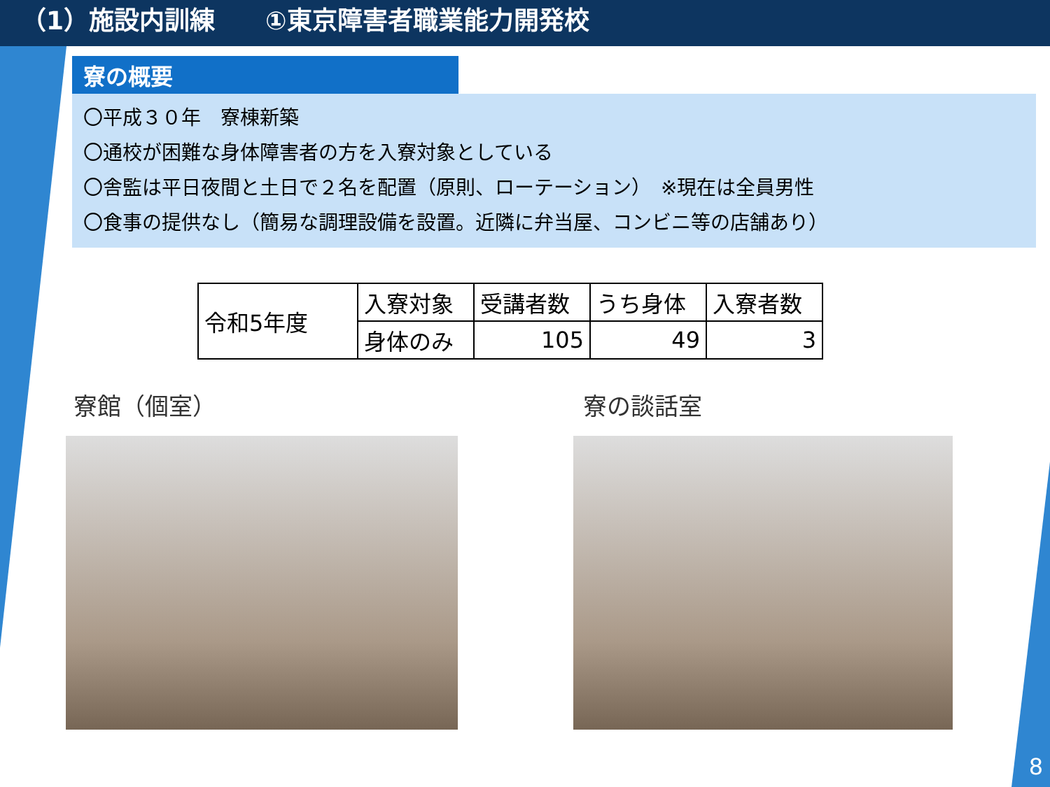（1）施設内訓練　　①東京障害者職業能力開発校
寮の概要
〇平成３０年　寮棟新築
〇通校が困難な身体障害者の方を入寮対象としている
〇舎監は平日夜間と土日で２名を配置（原則、ローテーション）　※現在は全員男性
〇食事の提供なし（簡易な調理設備を設置。近隣に弁当屋、コンビニ等の店舗あり）
| 令和5年度 | 入寮対象 | 受講者数 | うち身体 | 入寮者数 |
| | 身体のみ | 105 | 49 | 3 |
寮館（個室） 寮の談話室
8